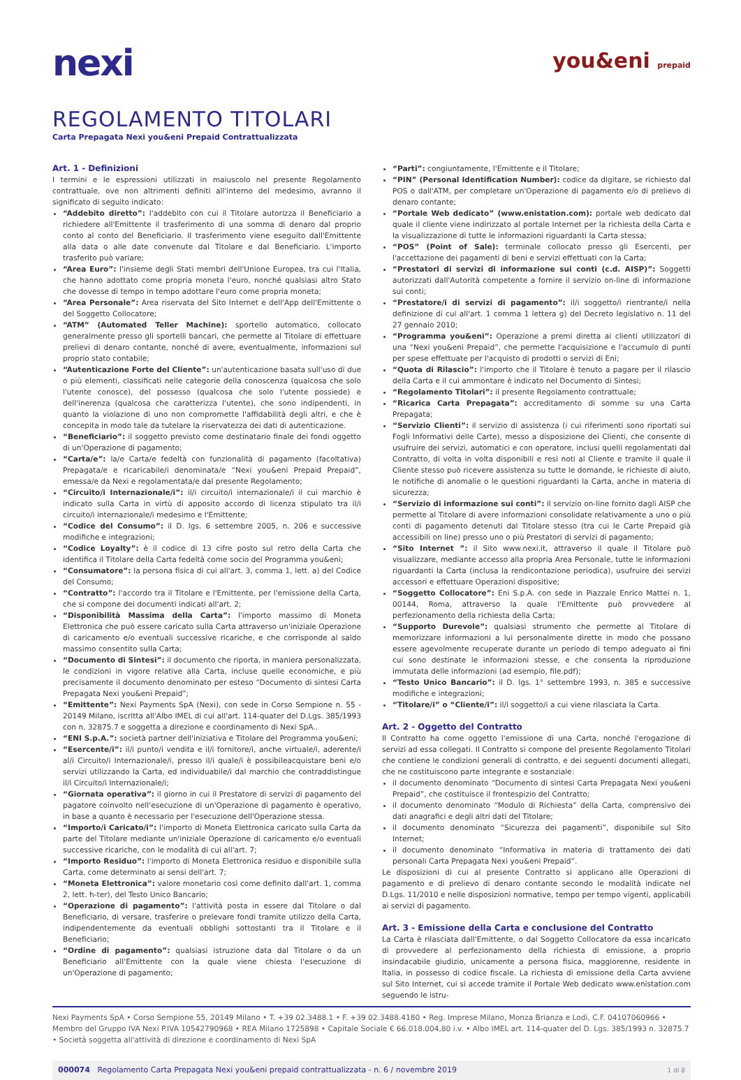nexi
you&eni prepaid
REGOLAMENTO TITOLARI
Carta Prepagata Nexi you&eni Prepaid Contrattualizzata
Art. 1 - Definizioni
I termini e le espressioni utilizzati in maiuscolo nel presente Regolamento contrattuale, ove non altrimenti definiti all'interno del medesimo, avranno il significato di seguito indicato:
“Addebito diretto”: l'addebito con cui il Titolare autorizza il Beneficiario a richiedere all'Emittente il trasferimento di una somma di denaro dal proprio conto al conto del Beneficiario. Il trasferimento viene eseguito dall'Emittente alla data o alle date convenute dal Titolare e dal Beneficiario. L'importo trasferito può variare;
“Area Euro”: l'insieme degli Stati membri dell'Unione Europea, tra cui l'Italia, che hanno adottato come propria moneta l'euro, nonché qualsiasi altro Stato che dovesse di tempo in tempo adottare l'euro come propria moneta;
“Area Personale”: Area riservata del Sito Internet e dell'App dell'Emittente o del Soggetto Collocatore;
“ATM” (Automated Teller Machine): sportello automatico, collocato generalmente presso gli sportelli bancari, che permette al Titolare di effettuare prelievi di denaro contante, nonché di avere, eventualmente, informazioni sul proprio stato contabile;
“Autenticazione Forte del Cliente”: un'autenticazione basata sull'uso di due o più elementi, classificati nelle categorie della conoscenza (qualcosa che solo l'utente conosce), del possesso (qualcosa che solo l'utente possiede) e dell'inerenza (qualcosa che caratterizza l'utente), che sono indipendenti, in quanto la violazione di uno non compromette l'affidabilità degli altri, e che è concepita in modo tale da tutelare la riservatezza dei dati di autenticazione.
“Beneficiario”: il soggetto previsto come destinatario finale dei fondi oggetto di un'Operazione di pagamento;
“Carta/e”: la/e Carta/e fedeltà con funzionalità di pagamento (facoltativa) Prepagata/e e ricaricabile/i denominata/e “Nexi you&eni Prepaid Prepaid”, emessa/e da Nexi e regolamentata/e dal presente Regolamento;
“Circuito/i Internazionale/i”: il/i circuito/i internazionale/i il cui marchio è indicato sulla Carta in virtù di apposito accordo di licenza stipulato tra il/i circuito/i internazionale/i medesimo e l'Emittente;
“Codice del Consumo”: il D. lgs. 6 settembre 2005, n. 206 e successive modifiche e integrazioni;
“Codice Loyalty”: è il codice di 13 cifre posto sul retro della Carta che identifica il Titolare della Carta fedeltà come socio del Programma you&eni;
“Consumatore”: la persona fisica di cui all'art. 3, comma 1, lett. a) del Codice del Consumo;
“Contratto”: l'accordo tra il Titolare e l'Emittente, per l'emissione della Carta, che si compone dei documenti indicati all'art. 2;
“Disponibilità Massima della Carta”: l'importo massimo di Moneta Elettronica che può essere caricato sulla Carta attraverso un'iniziale Operazione di caricamento e/o eventuali successive ricariche, e che corrisponde al saldo massimo consentito sulla Carta;
“Documento di Sintesi”: il documento che riporta, in maniera personalizzata, le condizioni in vigore relative alla Carta, incluse quelle economiche, e più precisamente il documento denominato per esteso “Documento di sintesi Carta Prepagata Nexi you&eni Prepaid”;
“Emittente”: Nexi Payments SpA (Nexi), con sede in Corso Sempione n. 55 - 20149 Milano, iscritta all'Albo IMEL di cui all'art. 114-quater del D.Lgs. 385/1993 con n. 32875.7 e soggetta a direzione e coordinamento di Nexi SpA..
“ENI S.p.A.”: società partner dell'iniziativa e Titolare del Programma you&eni;
“Esercente/i”: il/i punto/i vendita e il/i fornitore/i, anche virtuale/i, aderente/i al/i Circuito/i Internazionale/i, presso il/i quale/i è possibileacquistare beni e/o servizi utilizzando la Carta, ed individuabile/i dal marchio che contraddistingue il/i Circuito/i Internazionale/i;
“Giornata operativa”: il giorno in cui il Prestatore di servizi di pagamento del pagatore coinvolto nell'esecuzione di un'Operazione di pagamento è operativo, in base a quanto è necessario per l'esecuzione dell'Operazione stessa.
“Importo/i Caricato/i”: l'importo di Moneta Elettronica caricato sulla Carta da parte del Titolare mediante un'iniziale Operazione di caricamento e/o eventuali successive ricariche, con le modalità di cui all'art. 7;
“Importo Residuo”: l'importo di Moneta Elettronica residuo e disponibile sulla Carta, come determinato ai sensi dell'art. 7;
“Moneta Elettronica”: valore monetario così come definito dall'art. 1, comma 2, lett. h-ter), del Testo Unico Bancario;
“Operazione di pagamento”: l'attività posta in essere dal Titolare o dal Beneficiario, di versare, trasferire o prelevare fondi tramite utilizzo della Carta, indipendentemente da eventuali obblighi sottostanti tra il Titolare e il Beneficiario;
“Ordine di pagamento”: qualsiasi istruzione data dal Titolare o da un Beneficiario all'Emittente con la quale viene chiesta l'esecuzione di un'Operazione di pagamento;
“Parti”: congiuntamente, l'Emittente e il Titolare;
“PIN” (Personal Identification Number): codice da digitare, se richiesto dal POS o dall'ATM, per completare un'Operazione di pagamento e/o di prelievo di denaro contante;
“Portale Web dedicato” (www.enistation.com): portale web dedicato dal quale il cliente viene indirizzato al portale Internet per la richiesta della Carta e la visualizzazione di tutte le informazioni riguardanti la Carta stessa;
“POS” (Point of Sale): terminale collocato presso gli Esercenti, per l'accettazione dei pagamenti di beni e servizi effettuati con la Carta;
“Prestatori di servizi di informazione sui conti (c.d. AISP)”: Soggetti autorizzati dall'Autorità competente a fornire il servizio on-line di informazione sui conti;
“Prestatore/i di servizi di pagamento”: il/i soggetto/i rientrante/i nella definizione di cui all'art. 1 comma 1 lettera g) del Decreto legislativo n. 11 del 27 gennaio 2010;
“Programma you&eni”: Operazione a premi diretta ai clienti utilizzatori di una “Nexi you&eni Prepaid”, che permette l'acquisizione e l'accumulo di punti per spese effettuate per l'acquisto di prodotti o servizi di Eni;
“Quota di Rilascio”: l'importo che il Titolare è tenuto a pagare per il rilascio della Carta e il cui ammontare è indicato nel Documento di Sintesi;
“Regolamento Titolari”: il presente Regolamento contrattuale;
“Ricarica Carta Prepagata”: accreditamento di somme su una Carta Prepagata;
“Servizio Clienti”: il servizio di assistenza (i cui riferimenti sono riportati sui Fogli Informativi delle Carte), messo a disposizione dei Clienti, che consente di usufruire dei servizi, automatici e con operatore, inclusi quelli regolamentati dal Contratto, di volta in volta disponibili e resi noti al Cliente e tramite il quale il Cliente stesso può ricevere assistenza su tutte le domande, le richieste di aiuto, le notifiche di anomalie o le questioni riguardanti la Carta, anche in materia di sicurezza;
“Servizio di informazione sui conti”: il servizio on-line fornito dagli AISP che permette al Titolare di avere informazioni consolidate relativamente a uno o più conti di pagamento detenuti dal Titolare stesso (tra cui le Carte Prepaid già accessibili on line) presso uno o più Prestatori di servizi di pagamento;
“Sito Internet ”: il Sito www.nexi.it, attraverso il quale il Titolare può visualizzare, mediante accesso alla propria Area Personale, tutte le informazioni riguardanti la Carta (inclusa la rendicontazione periodica), usufruire dei servizi accessori e effettuare Operazioni dispositive;
“Soggetto Collocatore”: Eni S.p.A. con sede in Piazzale Enrico Mattei n. 1, 00144, Roma, attraverso la quale l'Emittente può provvedere al perfezionamento della richiesta della Carta;
“Supporto Durevole”: qualsiasi strumento che permette al Titolare di memorizzare informazioni a lui personalmente dirette in modo che possano essere agevolmente recuperate durante un periodo di tempo adeguato ai fini cui sono destinate le informazioni stesse, e che consenta la riproduzione immutata delle informazioni (ad esempio, file.pdf);
“Testo Unico Bancario”: il D. lgs. 1° settembre 1993, n. 385 e successive modifiche e integrazioni;
“Titolare/i” o “Cliente/i”: il/i soggetto/i a cui viene rilasciata la Carta.
Art. 2 - Oggetto del Contratto
Il Contratto ha come oggetto l'emissione di una Carta, nonché l'erogazione di servizi ad essa collegati. Il Contratto si compone del presente Regolamento Titolari che contiene le condizioni generali di contratto, e dei seguenti documenti allegati, che ne costituiscono parte integrante e sostanziale:
il documento denominato “Documento di sintesi Carta Prepagata Nexi you&eni Prepaid”, che costituisce il frontespizio del Contratto;
il documento denominato “Modulo di Richiesta” della Carta, comprensivo dei dati anagrafici e degli altri dati del Titolare;
il documento denominato “Sicurezza dei pagamenti”, disponibile sul Sito Internet;
il documento denominato “Informativa in materia di trattamento dei dati personali Carta Prepagata Nexi you&eni Prepaid”.
Le disposizioni di cui al presente Contratto si applicano alle Operazioni di pagamento e di prelievo di denaro contante secondo le modalità indicate nel D.Lgs. 11/2010 e nelle disposizioni normative, tempo per tempo vigenti, applicabili ai servizi di pagamento.
Art. 3 - Emissione della Carta e conclusione del Contratto
La Carta è rilasciata dall'Emittente, o dal Soggetto Collocatore da essa incaricato di provvedere al perfezionamento della richiesta di emissione, a proprio insindacabile giudizio, unicamente a persona fisica, maggiorenne, residente in Italia, in possesso di codice fiscale. La richiesta di emissione della Carta avviene sul Sito Internet, cui si accede tramite il Portale Web dedicato www.enistation.com seguendo le istru-
Nexi Payments SpA • Corso Sempione 55, 20149 Milano • T. +39 02.3488.1 • F. +39 02.3488.4180 • Reg. Imprese Milano, Monza Brianza e Lodi, C.F. 04107060966 • Membro del Gruppo IVA Nexi P.IVA 10542790968 • REA Milano 1725898 • Capitale Sociale € 66.018.004,80 i.v. • Albo IMEL art. 114-quater del D. Lgs. 385/1993 n. 32875.7 • Società soggetta all'attività di direzione e coordinamento di Nexi SpA
000074 Regolamento Carta Prepagata Nexi you&eni prepaid contrattualizzata - n. 6 / novembre 2019 1 di 8